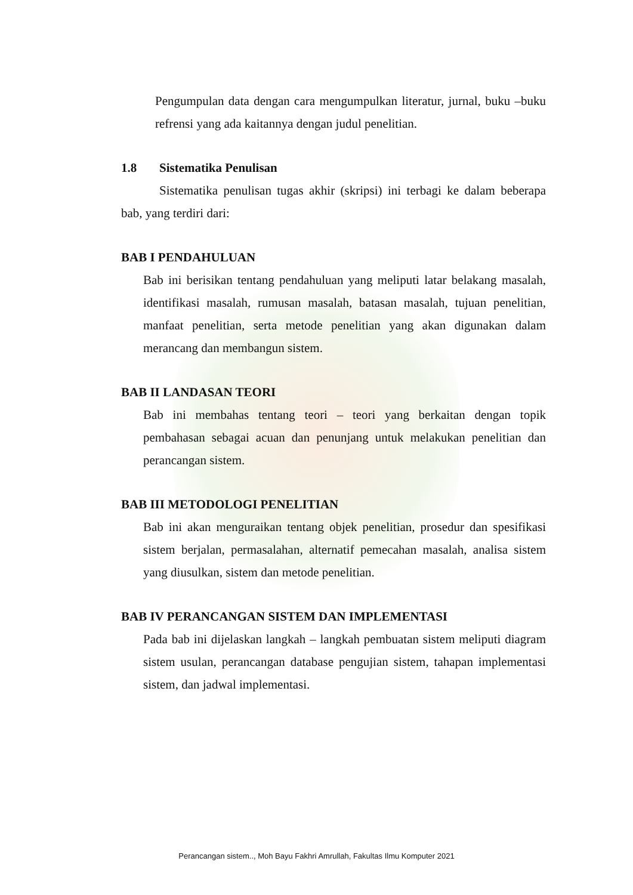Pengumpulan data dengan cara mengumpulkan literatur, jurnal, buku –buku refrensi yang ada kaitannya dengan judul penelitian.
1.8 Sistematika Penulisan
Sistematika penulisan tugas akhir (skripsi) ini terbagi ke dalam beberapa bab, yang terdiri dari:
BAB I PENDAHULUAN
Bab ini berisikan tentang pendahuluan yang meliputi latar belakang masalah, identifikasi masalah, rumusan masalah, batasan masalah, tujuan penelitian, manfaat penelitian, serta metode penelitian yang akan digunakan dalam merancang dan membangun sistem.
BAB II LANDASAN TEORI
Bab ini membahas tentang teori – teori yang berkaitan dengan topik pembahasan sebagai acuan dan penunjang untuk melakukan penelitian dan perancangan sistem.
BAB III METODOLOGI PENELITIAN
Bab ini akan menguraikan tentang objek penelitian, prosedur dan spesifikasi sistem berjalan, permasalahan, alternatif pemecahan masalah, analisa sistem yang diusulkan, sistem dan metode penelitian.
BAB IV PERANCANGAN SISTEM DAN IMPLEMENTASI
Pada bab ini dijelaskan langkah – langkah pembuatan sistem meliputi diagram sistem usulan, perancangan database pengujian sistem, tahapan implementasi sistem, dan jadwal implementasi.
Perancangan sistem.., Moh Bayu Fakhri Amrullah, Fakultas Ilmu Komputer 2021